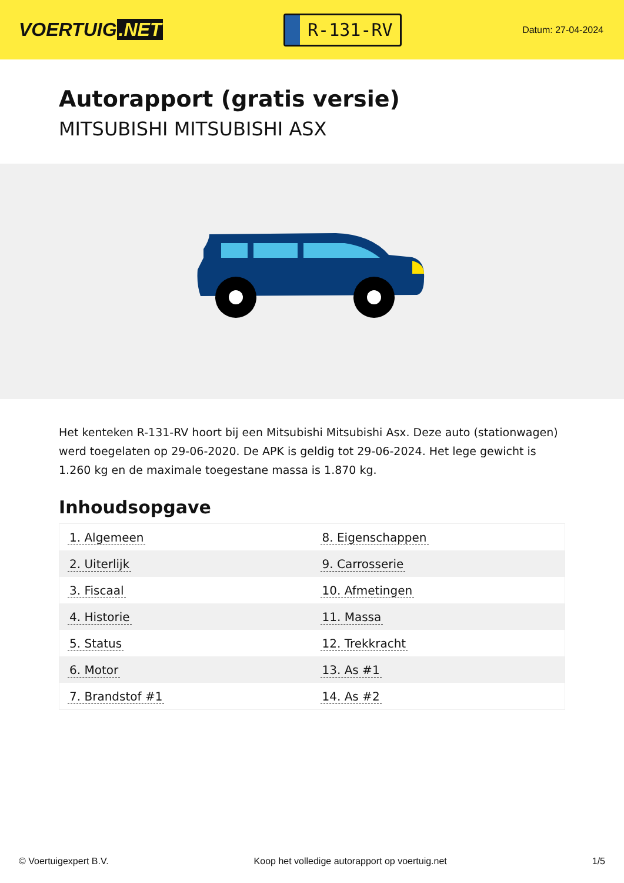VOERTUIG.NET
R-131-RV
Datum: 27-04-2024
Autorapport (gratis versie)
MITSUBISHI MITSUBISHI ASX
Het kenteken R-131-RV hoort bij een Mitsubishi Mitsubishi Asx. Deze auto (stationwagen) werd toegelaten op 29-06-2020. De APK is geldig tot 29-06-2024. Het lege gewicht is 1.260 kg en de maximale toegestane massa is 1.870 kg.
Inhoudsopgave
| 1. Algemeen | 8. Eigenschappen |
| 2. Uiterlijk | 9. Carrosserie |
| 3. Fiscaal | 10. Afmetingen |
| 4. Historie | 11. Massa |
| 5. Status | 12. Trekkracht |
| 6. Motor | 13. As #1 |
| 7. Brandstof #1 | 14. As #2 |
© Voertuigexpert B.V. Koop het volledige autorapport op voertuig.net 1/5